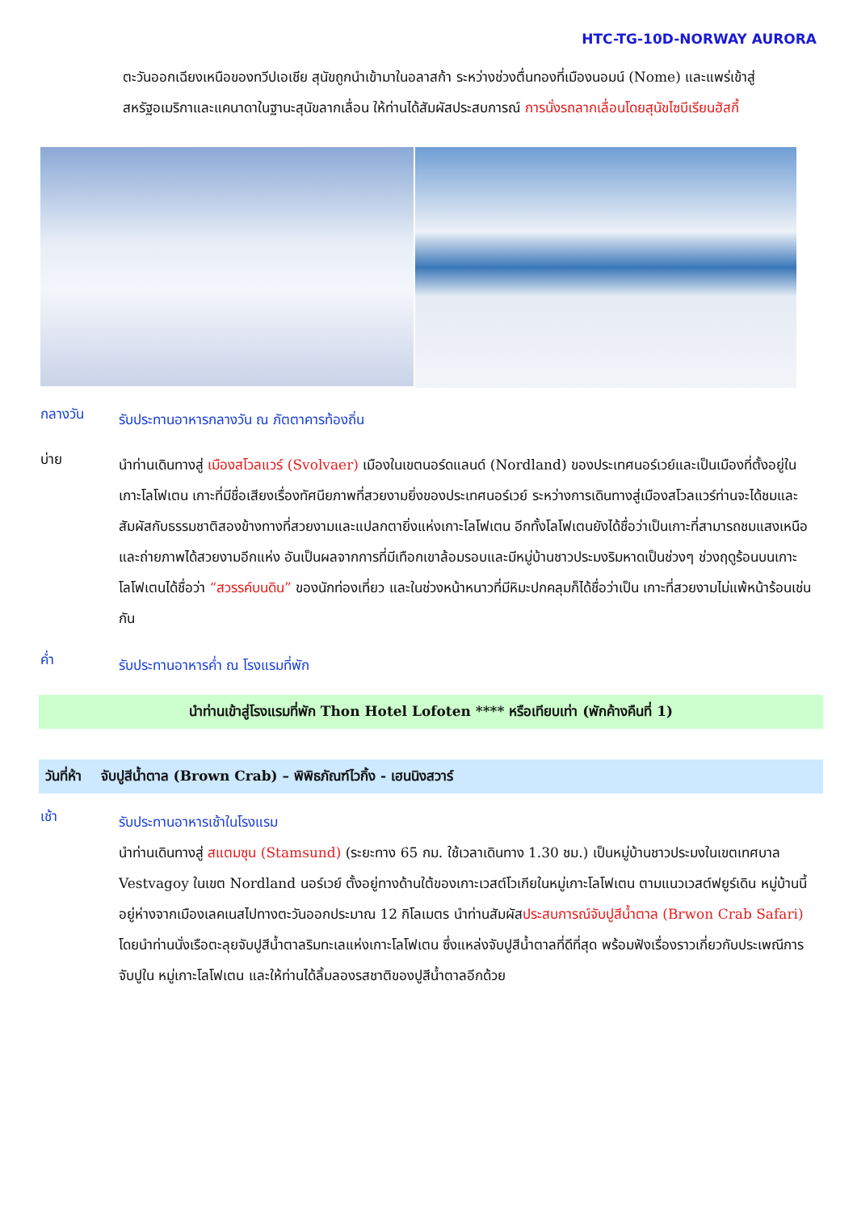HTC-TG-10D-NORWAY AURORA
ตะวันออกเฉียงเหนือของทวีปเอเชีย สุนัขถูกนำเข้ามาในอลาสก้า ระหว่างช่วงตื่นทองที่เมืองนอมน์ (Nome) และแพร่เข้าสู่สหรัฐอเมริกาและแคนาดาในฐานะสุนัขลากเลื่อน ให้ท่านได้สัมผัสประสบการณ์ การนั่งรถลากเลื่อนโดยสุนัขไซบีเรียนฮัสกี้
กลางวัน
รับประทานอาหารกลางวัน ณ ภัตตาคารท้องถิ่น
บ่าย
นำท่านเดินทางสู่ เมืองสโวลแวร์ (Svolvaer) เมืองในเขตนอร์ดแลนด์ (Nordland) ของประเทศนอร์เวย์และเป็นเมืองที่ตั้งอยู่ในเกาะโลโฟเตน เกาะที่มีชื่อเสียงเรื่องทัศนียภาพที่สวยงามยิ่งของประเทศนอร์เวย์ ระหว่างการเดินทางสู่เมืองสโวลแวร์ท่านจะได้ชมและสัมผัสกับธรรมชาติสองข้างทางที่สวยงามและแปลกตายิ่งแห่งเกาะโลโฟเตน อีกทั้งโลโฟเตนยังได้ชื่อว่าเป็นเกาะที่สามารถชมแสงเหนือและถ่ายภาพได้สวยงามอีกแห่ง อันเป็นผลจากการที่มีเทือกเขาล้อมรอบและมีหมู่บ้านชาวประมงริมหาดเป็นช่วงๆ ช่วงฤดูร้อนบนเกาะโลโฟเตนได้ชื่อว่า “สวรรค์บนดิน” ของนักท่องเที่ยว และในช่วงหน้าหนาวที่มีหิมะปกคลุมก็ได้ชื่อว่าเป็น เกาะที่สวยงามไม่แพ้หน้าร้อนเช่นกัน
ค่ำ
รับประทานอาหารค่ำ ณ โรงแรมที่พัก
นำท่านเข้าสู่โรงแรมที่พัก Thon Hotel Lofoten **** หรือเทียบเท่า (พักค้างคืนที่ 1)
วันที่ห้า จับปูสีน้ำตาล (Brown Crab) – พิพิธภัณฑ์ไวกิ้ง - เฮนนิงสวาร์
เช้า
รับประทานอาหารเช้าในโรงแรม
นำท่านเดินทางสู่ สแตมซุน (Stamsund) (ระยะทาง 65 กม. ใช้เวลาเดินทาง 1.30 ชม.) เป็นหมู่บ้านชาวประมงในเขตเทศบาล Vestvagoy ในเขต Nordland นอร์เวย์ ตั้งอยู่ทางด้านใต้ของเกาะเวสต์โวเกียในหมู่เกาะโลโฟเตน ตามแนวเวสต์ฟยูร์เดิน หมู่บ้านนี้อยู่ห่างจากเมืองเลคเนสไปทางตะวันออกประมาณ 12 กิโลเมตร นำท่านสัมผัสประสบการณ์จับปูสีน้ำตาล (Brwon Crab Safari) โดยนำท่านนั่งเรือตะลุยจับปูสีน้ำตาลริมทะเลแห่งเกาะโลโฟเตน ซึ่งแหล่งจับปูสีน้ำตาลที่ดีที่สุด พร้อมฟังเรื่องราวเกี่ยวกับประเพณีการจับปูใน หมู่เกาะโลโฟเตน และให้ท่านได้ลิ้มลองรสชาติของปูสีน้ำตาลอีกด้วย